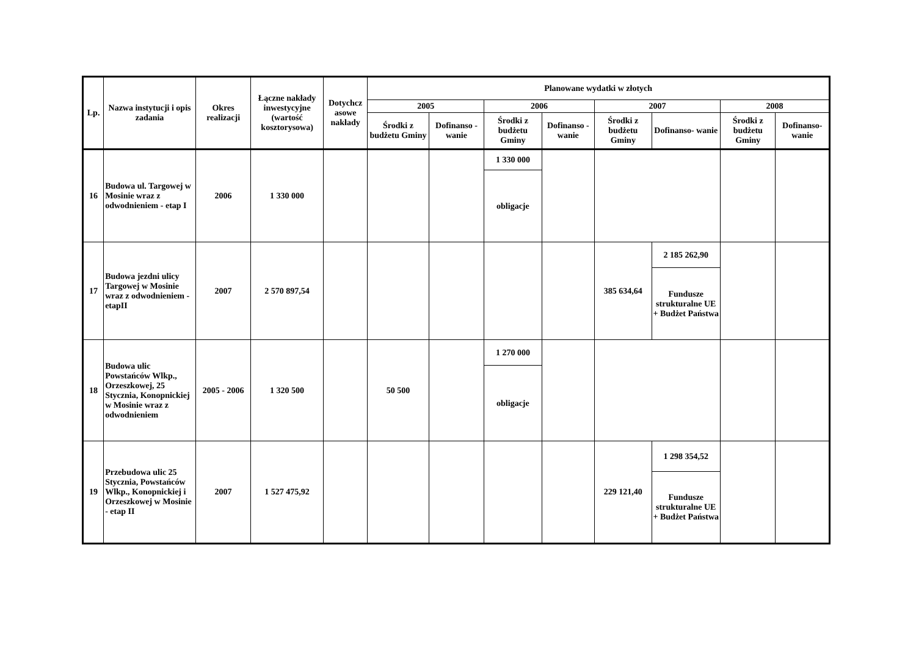| Lp. | Nazwa instytucji i opis zadania | Okres realizacji | Łączne nakłady inwestycyjne (wartość kosztorysowa) | Dotychcz asowe nakłady | Planowane wydatki w złotych | | | | | | | |
| --- | --- | --- | --- | --- | --- | --- | --- | --- | --- | --- | --- | --- |
| | | | | | 2005 | | 2006 | | 2007 | | 2008 | |
| | | | | | Środki z budżetu Gminy | Dofinanso - wanie | Środki z budżetu Gminy | Dofinanso - wanie | Środki z budżetu Gminy | Dofinanso- wanie | Środki z budżetu Gminy | Dofinanso- wanie |
| 16 | Budowa ul. Targowej w Mosinie wraz z odwodnieniem - etap I | 2006 | 1 330 000 | | | | 1 330 000 | | | | | |
| | | | | | | | obligacje | | | | | |
| 17 | Budowa jezdni ulicy Targowej w Mosinie wraz z odwodnieniem - etapII | 2007 | 2 570 897,54 | | | | | | 385 634,64 | 2 185 262,90 | | |
| | | | | | | | | | | Fundusze strukturalne UE + Budżet Państwa | | |
| 18 | Budowa ulic Powstańców Wlkp., Orzeszkowej, 25 Stycznia, Konopnickiej w Mosinie wraz z odwodnieniem | 2005 - 2006 | 1 320 500 | | 50 500 | | 1 270 000 | | | | | |
| | | | | | | | obligacje | | | | | |
| 19 | Przebudowa ulic 25 Stycznia, Powstańców Wlkp., Konopnickiej i Orzeszkowej w Mosinie - etap II | 2007 | 1 527 475,92 | | | | | | 229 121,40 | 1 298 354,52 | | |
| | | | | | | | | | | Fundusze strukturalne UE + Budżet Państwa | | |